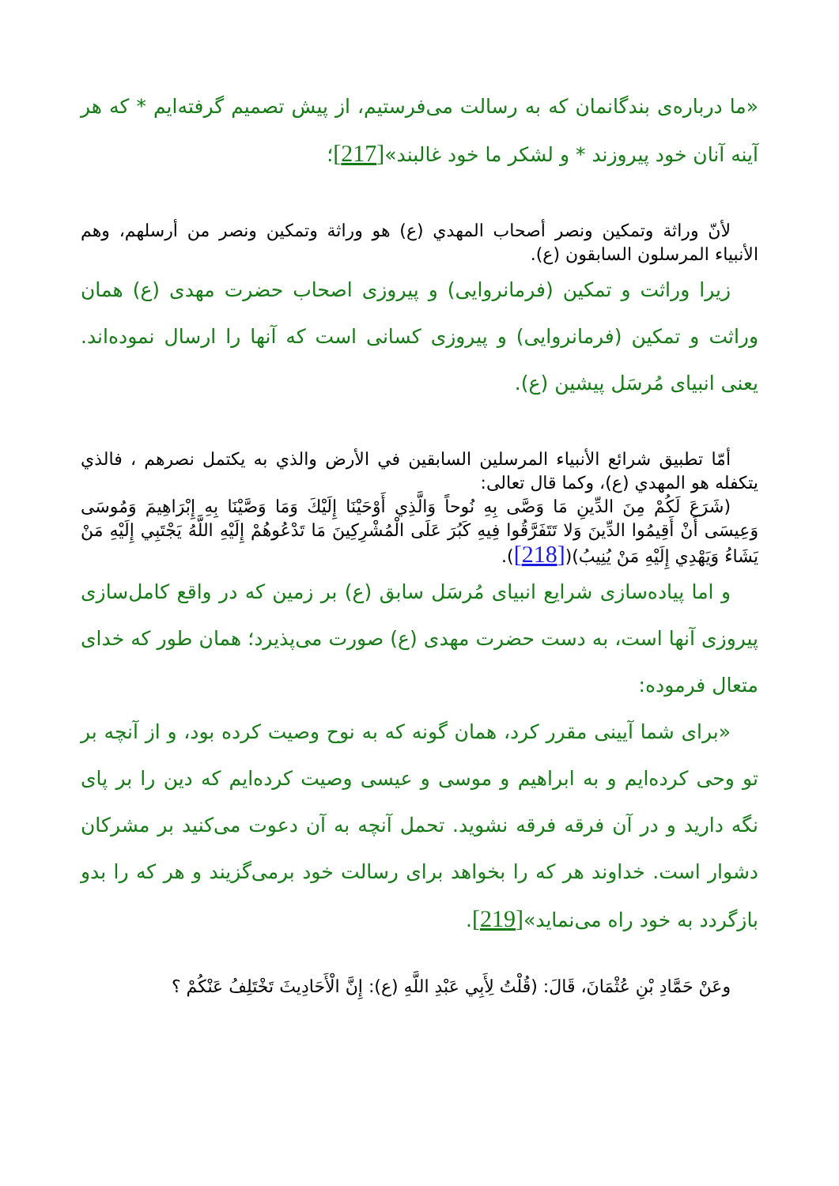«ما درباره‌ی بندگانمان که به رسالت می‌فرستیم، از پیش تصمیم گرفته‌ایم * که هر آینه آنان خود پیروزند * و لشکر ما خود غالبند»[217]؛
لأنّ وراثة وتمكين ونصر أصحاب المهدي (ع) هو وراثة وتمكين ونصر من أرسلهم، وهم الأنبياء المرسلون السابقون (ع).
زیرا وراثت و تمکین (فرمانروایی) و پیروزی اصحاب حضرت مهدی (ع) همان وراثت و تمکین (فرمانروایی) و پیروزی کسانی است که آنها را ارسال نموده‌اند. یعنی انبیای مُرسَل پیشین (ع).
أمّا تطبيق شرائع الأنبياء المرسلين السابقين في الأرض والذي به يكتمل نصرهم ، فالذي يتكفله هو المهدي (ع)، وكما قال تعالى:
(شَرَعَ لَكُمْ مِنَ الدِّينِ مَا وَصَّى بِهِ نُوحاً وَالَّذِي أَوْحَيْنَا إِلَيْكَ وَمَا وَصَّيْنَا بِهِ إِبْرَاهِيمَ وَمُوسَى وَعِيسَى أَنْ أَقِيمُوا الدِّينَ وَلا تَتَفَرَّقُوا فِيهِ كَبُرَ عَلَى الْمُشْرِكِينَ مَا تَدْعُوهُمْ إِلَيْهِ اللَّهُ يَجْتَبِي إِلَيْهِ مَنْ يَشَاءُ وَيَهْدِي إِلَيْهِ مَنْ يُنِيبُ)([218]).
و اما پیاده‌سازی شرایع انبیای مُرسَل سابق (ع) بر زمین که در واقع کامل‌سازی پیروزی آنها است، به دست حضرت مهدی (ع) صورت می‌پذیرد؛ همان طور که خدای متعال فرموده:
«برای شما آیینی مقرر کرد، همان گونه که به نوح وصیت کرده بود، و از آنچه بر تو وحی کرده‌ایم و به ابراهیم و موسی و عیسی وصیت کرده‌ایم که دین را بر پای نگه دارید و در آن فرقه فرقه نشوید. تحمل آنچه به آن دعوت می‌کنید بر مشرکان دشوار است. خداوند هر که را بخواهد برای رسالت خود برمی‌گزیند و هر که را بدو بازگردد به خود راه می‌نماید»[219].
وعَنْ حَمَّادِ بْنِ عُثْمَانَ، قَالَ: (قُلْتُ لِأَبِي عَبْدِ اللَّهِ (ع): إِنَّ الْأَحَادِيثَ تَخْتَلِفُ عَنْكُمْ ؟